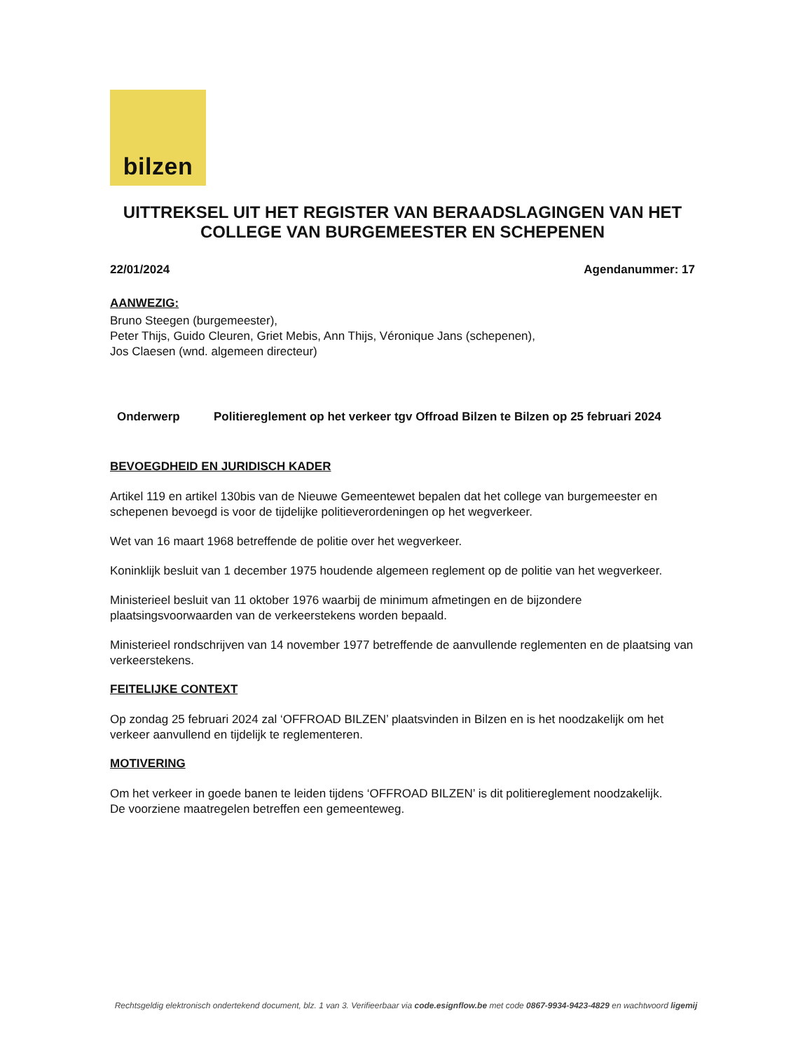bilzen
UITTREKSEL UIT HET REGISTER VAN BERAADSLAGINGEN VAN HET COLLEGE VAN BURGEMEESTER EN SCHEPENEN
22/01/2024 Agendanummer: 17
AANWEZIG:
Bruno Steegen (burgemeester),
Peter Thijs, Guido Cleuren, Griet Mebis, Ann Thijs, Véronique Jans (schepenen),
Jos Claesen (wnd. algemeen directeur)
Onderwerp Politiereglement op het verkeer tgv Offroad Bilzen te Bilzen op 25 februari 2024
BEVOEGDHEID EN JURIDISCH KADER
Artikel 119 en artikel 130bis van de Nieuwe Gemeentewet bepalen dat het college van burgemeester en schepenen bevoegd is voor de tijdelijke politieverordeningen op het wegverkeer.
Wet van 16 maart 1968 betreffende de politie over het wegverkeer.
Koninklijk besluit van 1 december 1975 houdende algemeen reglement op de politie van het wegverkeer.
Ministerieel besluit van 11 oktober 1976 waarbij de minimum afmetingen en de bijzondere plaatsingsvoorwaarden van de verkeerstekens worden bepaald.
Ministerieel rondschrijven van 14 november 1977 betreffende de aanvullende reglementen en de plaatsing van verkeerstekens.
FEITELIJKE CONTEXT
Op zondag 25 februari 2024 zal ‘OFFROAD BILZEN’ plaatsvinden in Bilzen en is het noodzakelijk om het verkeer aanvullend en tijdelijk te reglementeren.
MOTIVERING
Om het verkeer in goede banen te leiden tijdens ‘OFFROAD BILZEN’ is dit politiereglement noodzakelijk.
De voorziene maatregelen betreffen een gemeenteweg.
Rechtsgeldig elektronisch ondertekend document, blz. 1 van 3. Verifieerbaar via code.esignflow.be met code 0867-9934-9423-4829 en wachtwoord ligemij